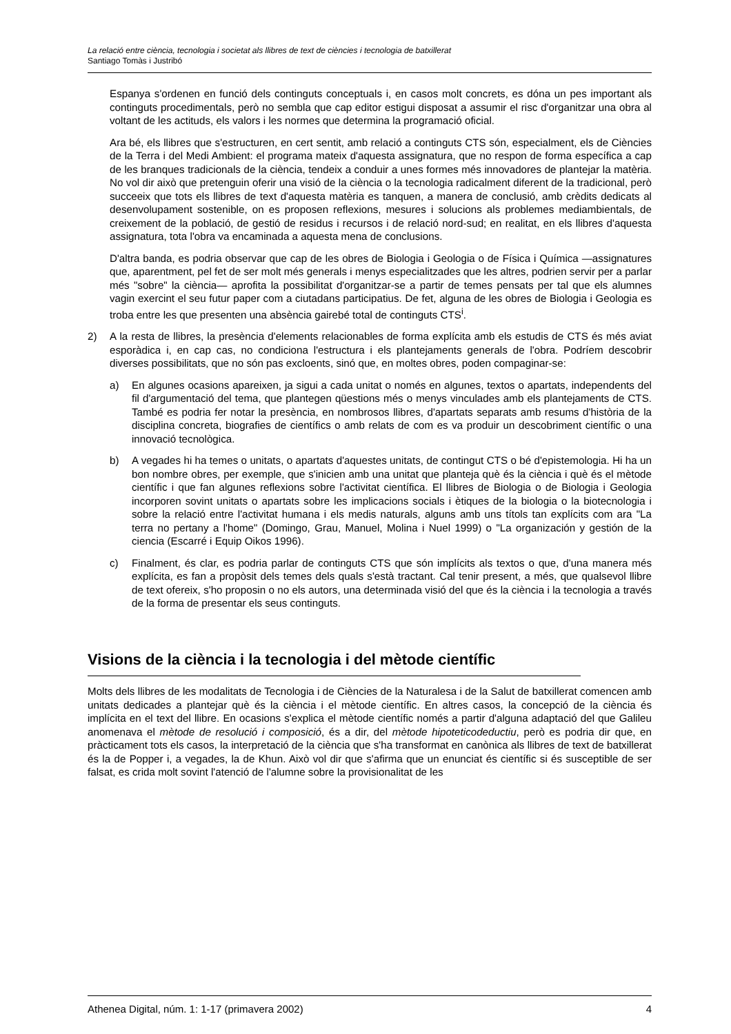La relació entre ciència, tecnologia i societat als llibres de text de ciències i tecnologia de batxillerat
Santiago Tomàs i Justribó
Espanya s'ordenen en funció dels continguts conceptuals i, en casos molt concrets, es dóna un pes important als continguts procedimentals, però no sembla que cap editor estigui disposat a assumir el risc d'organitzar una obra al voltant de les actituds, els valors i les normes que determina la programació oficial.
Ara bé, els llibres que s'estructuren, en cert sentit, amb relació a continguts CTS són, especialment, els de Ciències de la Terra i del Medi Ambient: el programa mateix d'aquesta assignatura, que no respon de forma específica a cap de les branques tradicionals de la ciència, tendeix a conduir a unes formes més innovadores de plantejar la matèria. No vol dir això que pretenguin oferir una visió de la ciència o la tecnologia radicalment diferent de la tradicional, però succeeix que tots els llibres de text d'aquesta matèria es tanquen, a manera de conclusió, amb crèdits dedicats al desenvolupament sostenible, on es proposen reflexions, mesures i solucions als problemes mediambientals, de creixement de la població, de gestió de residus i recursos i de relació nord-sud; en realitat, en els llibres d'aquesta assignatura, tota l'obra va encaminada a aquesta mena de conclusions.
D'altra banda, es podria observar que cap de les obres de Biologia i Geologia o de Física i Química —assignatures que, aparentment, pel fet de ser molt més generals i menys especialitzades que les altres, podrien servir per a parlar més "sobre" la ciència— aprofita la possibilitat d'organitzar-se a partir de temes pensats per tal que els alumnes vagin exercint el seu futur paper com a ciutadans participatius. De fet, alguna de les obres de Biologia i Geologia es troba entre les que presenten una absència gairebé total de continguts CTS<sup>i</sup>.
2) A la resta de llibres, la presència d'elements relacionables de forma explícita amb els estudis de CTS és més aviat esporàdica i, en cap cas, no condiciona l'estructura i els plantejaments generals de l'obra. Podríem descobrir diverses possibilitats, que no són pas excloents, sinó que, en moltes obres, poden compaginar-se:
a) En algunes ocasions apareixen, ja sigui a cada unitat o només en algunes, textos o apartats, independents del fil d'argumentació del tema, que plantegen qüestions més o menys vinculades amb els plantejaments de CTS. També es podria fer notar la presència, en nombrosos llibres, d'apartats separats amb resums d'història de la disciplina concreta, biografies de científics o amb relats de com es va produir un descobriment científic o una innovació tecnològica.
b) A vegades hi ha temes o unitats, o apartats d'aquestes unitats, de contingut CTS o bé d'epistemologia. Hi ha un bon nombre obres, per exemple, que s'inicien amb una unitat que planteja què és la ciència i què és el mètode científic i que fan algunes reflexions sobre l'activitat científica. El llibres de Biologia o de Biologia i Geologia incorporen sovint unitats o apartats sobre les implicacions socials i ètiques de la biologia o la biotecnologia i sobre la relació entre l'activitat humana i els medis naturals, alguns amb uns títols tan explícits com ara "La terra no pertany a l'home" (Domingo, Grau, Manuel, Molina i Nuel 1999) o "La organización y gestión de la ciencia (Escarré i Equip Oikos 1996).
c) Finalment, és clar, es podria parlar de continguts CTS que són implícits als textos o que, d'una manera més explícita, es fan a propòsit dels temes dels quals s'està tractant. Cal tenir present, a més, que qualsevol llibre de text ofereix, s'ho proposin o no els autors, una determinada visió del que és la ciència i la tecnologia a través de la forma de presentar els seus continguts.
Visions de la ciència i la tecnologia i del mètode científic
Molts dels llibres de les modalitats de Tecnologia i de Ciències de la Naturalesa i de la Salut de batxillerat comencen amb unitats dedicades a plantejar què és la ciència i el mètode científic. En altres casos, la concepció de la ciència és implícita en el text del llibre. En ocasions s'explica el mètode científic només a partir d'alguna adaptació del que Galileu anomenava el mètode de resolució i composició, és a dir, del mètode hipoteticodeductiu, però es podria dir que, en pràcticament tots els casos, la interpretació de la ciència que s'ha transformat en canònica als llibres de text de batxillerat és la de Popper i, a vegades, la de Khun. Això vol dir que s'afirma que un enunciat és científic si és susceptible de ser falsat, es crida molt sovint l'atenció de l'alumne sobre la provisionalitat de les
Athenea Digital, núm. 1: 1-17 (primavera 2002) 4